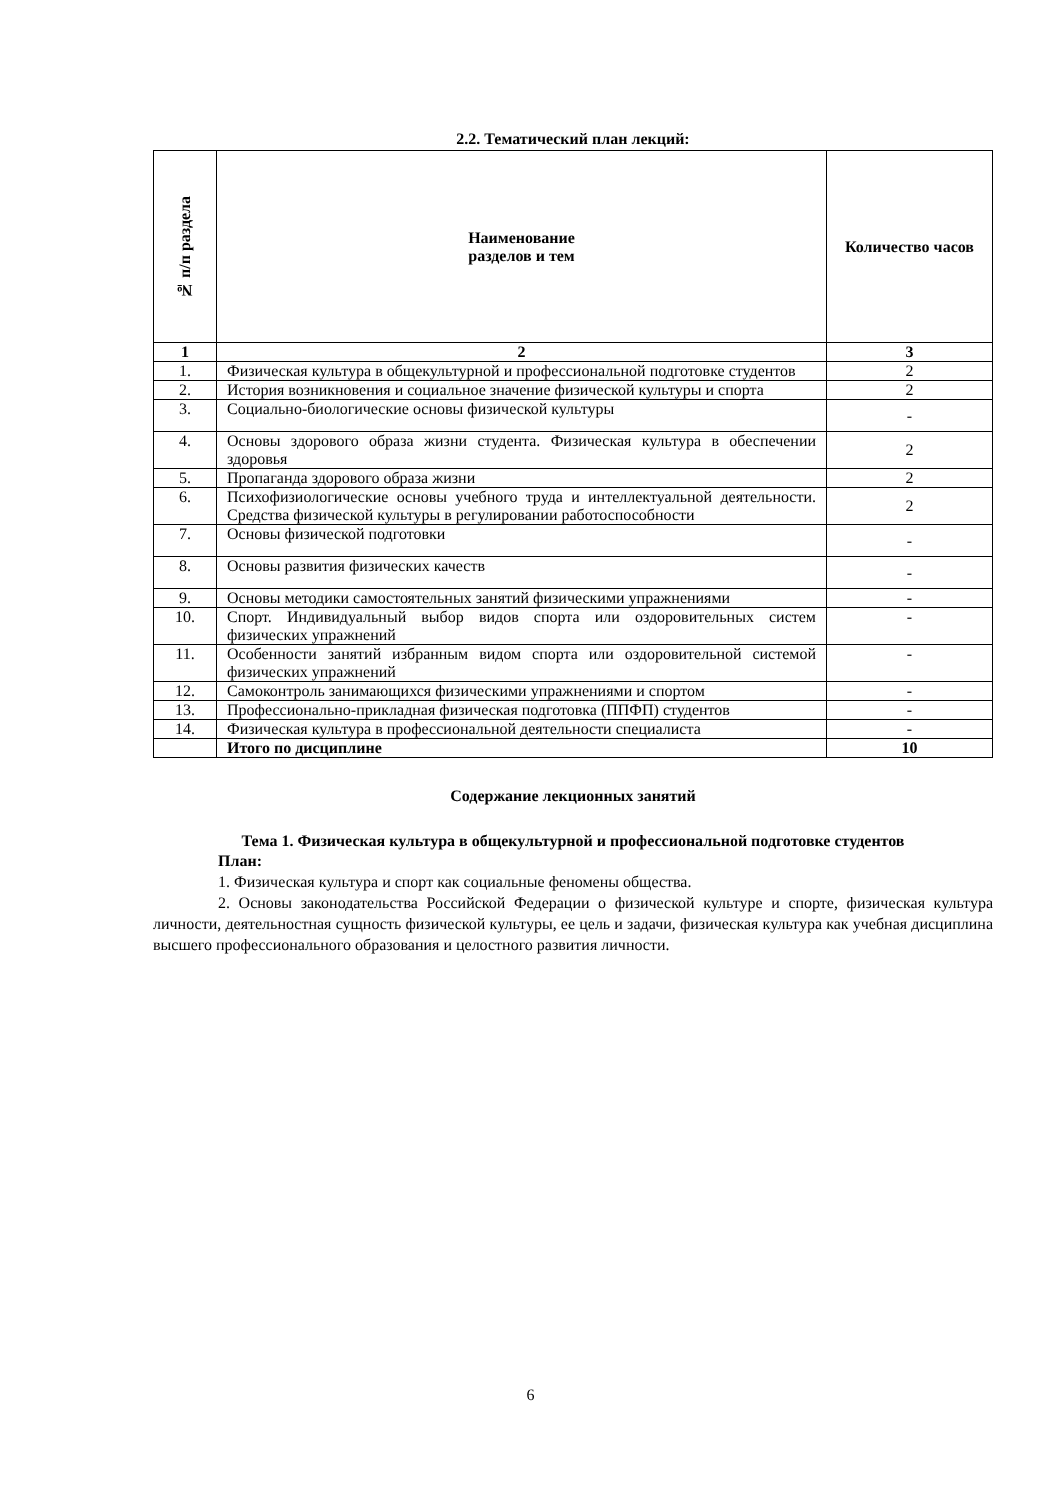2.2. Тематический план лекций:
| № п/п раздела | Наименование разделов и тем | Количество часов |
| --- | --- | --- |
| 1 | 2 | 3 |
| 1. | Физическая культура в общекультурной и профессиональной подготовке студентов | 2 |
| 2. | История возникновения и социальное значение физической культуры и спорта | 2 |
| 3. | Социально-биологические основы физической культуры | - |
| 4. | Основы здорового образа жизни студента. Физическая культура в обеспечении здоровья | 2 |
| 5. | Пропаганда здорового образа жизни | 2 |
| 6. | Психофизиологические основы учебного труда и интеллектуальной деятельности. Средства физической культуры в регулировании работоспособности | 2 |
| 7. | Основы физической подготовки | - |
| 8. | Основы развития физических качеств | - |
| 9. | Основы методики самостоятельных занятий физическими упражнениями | - |
| 10. | Спорт. Индивидуальный выбор видов спорта или оздоровительных систем физических упражнений | - |
| 11. | Особенности занятий избранным видом спорта или оздоровительной системой физических упражнений | - |
| 12. | Самоконтроль занимающихся физическими упражнениями и спортом | - |
| 13. | Профессионально-прикладная физическая подготовка (ППФП) студентов | - |
| 14. | Физическая культура в профессиональной деятельности специалиста | - |
| | Итого по дисциплине | 10 |
Содержание лекционных занятий
Тема 1. Физическая культура в общекультурной и профессиональной подготовке студентов
План:
1. Физическая культура и спорт как социальные феномены общества.
2. Основы законодательства Российской Федерации о физической культуре и спорте, физическая культура личности, деятельностная сущность физической культуры, ее цель и задачи, физическая культура как учебная дисциплина высшего профессионального образования и целостного развития личности.
6